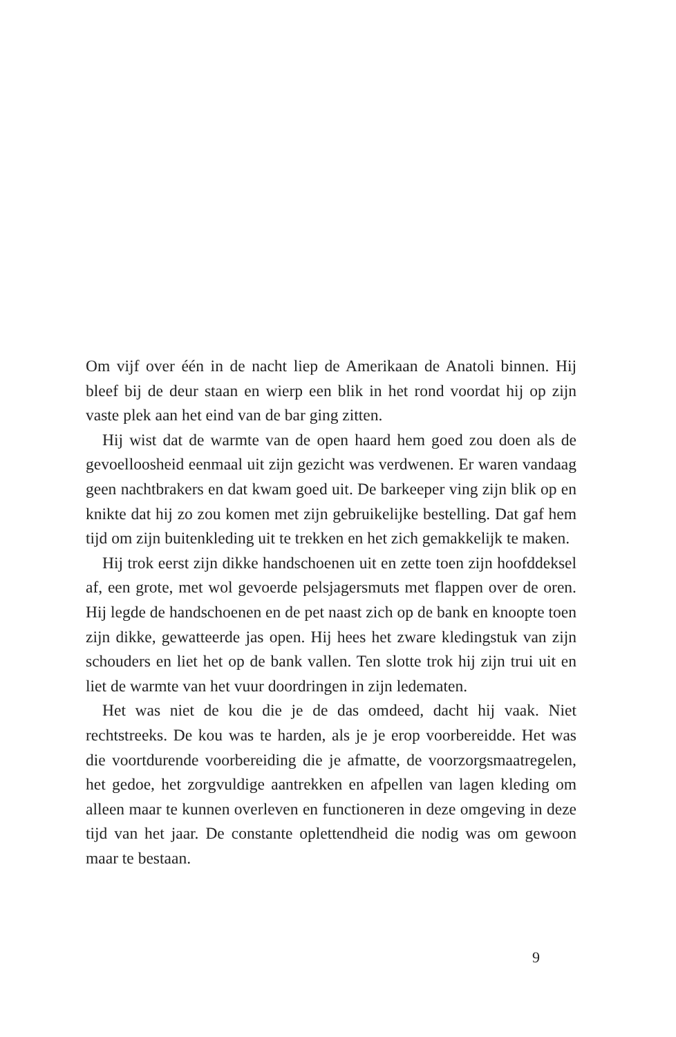Om vijf over één in de nacht liep de Amerikaan de Anatoli binnen. Hij bleef bij de deur staan en wierp een blik in het rond voordat hij op zijn vaste plek aan het eind van de bar ging zitten.
Hij wist dat de warmte van de open haard hem goed zou doen als de gevoelloosheid eenmaal uit zijn gezicht was verdwenen. Er waren vandaag geen nachtbrakers en dat kwam goed uit. De barkeeper ving zijn blik op en knikte dat hij zo zou komen met zijn gebruikelijke bestelling. Dat gaf hem tijd om zijn buitenkleding uit te trekken en het zich gemakkelijk te maken.
Hij trok eerst zijn dikke handschoenen uit en zette toen zijn hoofddeksel af, een grote, met wol gevoerde pelsjagersmuts met flappen over de oren. Hij legde de handschoenen en de pet naast zich op de bank en knoopte toen zijn dikke, gewatteerde jas open. Hij hees het zware kledingstuk van zijn schouders en liet het op de bank vallen. Ten slotte trok hij zijn trui uit en liet de warmte van het vuur doordringen in zijn ledematen.
Het was niet de kou die je de das omdeed, dacht hij vaak. Niet rechtstreeks. De kou was te harden, als je je erop voorbereidde. Het was die voortdurende voorbereiding die je afmatte, de voorzorgsmaatregelen, het gedoe, het zorgvuldige aantrekken en afpellen van lagen kleding om alleen maar te kunnen overleven en functioneren in deze omgeving in deze tijd van het jaar. De constante oplettendheid die nodig was om gewoon maar te bestaan.
9